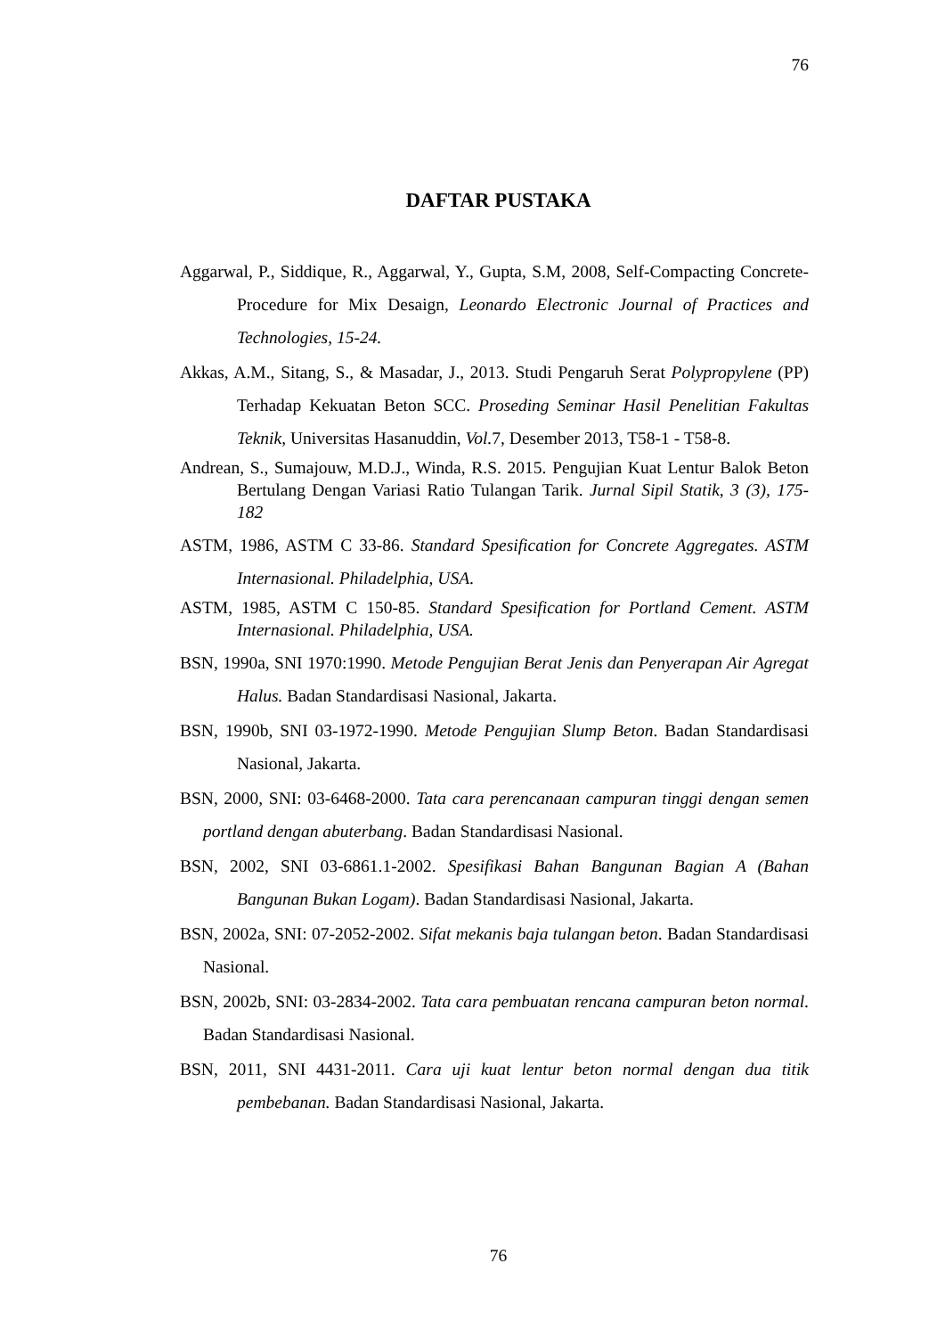76
DAFTAR PUSTAKA
Aggarwal, P., Siddique, R., Aggarwal, Y., Gupta, S.M, 2008, Self-Compacting Concrete-Procedure for Mix Desaign, Leonardo Electronic Journal of Practices and Technologies, 15-24.
Akkas, A.M., Sitang, S., & Masadar, J., 2013. Studi Pengaruh Serat Polypropylene (PP) Terhadap Kekuatan Beton SCC. Proseding Seminar Hasil Penelitian Fakultas Teknik, Universitas Hasanuddin, Vol. 7, Desember 2013, T58-1 - T58-8.
Andrean, S., Sumajouw, M.D.J., Winda, R.S. 2015. Pengujian Kuat Lentur Balok Beton Bertulang Dengan Variasi Ratio Tulangan Tarik. Jurnal Sipil Statik, 3 (3), 175-182
ASTM, 1986, ASTM C 33-86. Standard Spesification for Concrete Aggregates. ASTM Internasional. Philadelphia, USA.
ASTM, 1985, ASTM C 150-85. Standard Spesification for Portland Cement. ASTM Internasional. Philadelphia, USA.
BSN, 1990a, SNI 1970:1990. Metode Pengujian Berat Jenis dan Penyerapan Air Agregat Halus. Badan Standardisasi Nasional, Jakarta.
BSN, 1990b, SNI 03-1972-1990. Metode Pengujian Slump Beton. Badan Standardisasi Nasional, Jakarta.
BSN, 2000, SNI: 03-6468-2000. Tata cara perencanaan campuran tinggi dengan semen portland dengan abuterbang. Badan Standardisasi Nasional.
BSN, 2002, SNI 03-6861.1-2002. Spesifikasi Bahan Bangunan Bagian A (Bahan Bangunan Bukan Logam). Badan Standardisasi Nasional, Jakarta.
BSN, 2002a, SNI: 07-2052-2002. Sifat mekanis baja tulangan beton. Badan Standardisasi Nasional.
BSN, 2002b, SNI: 03-2834-2002. Tata cara pembuatan rencana campuran beton normal. Badan Standardisasi Nasional.
BSN, 2011, SNI 4431-2011. Cara uji kuat lentur beton normal dengan dua titik pembebanan. Badan Standardisasi Nasional, Jakarta.
76